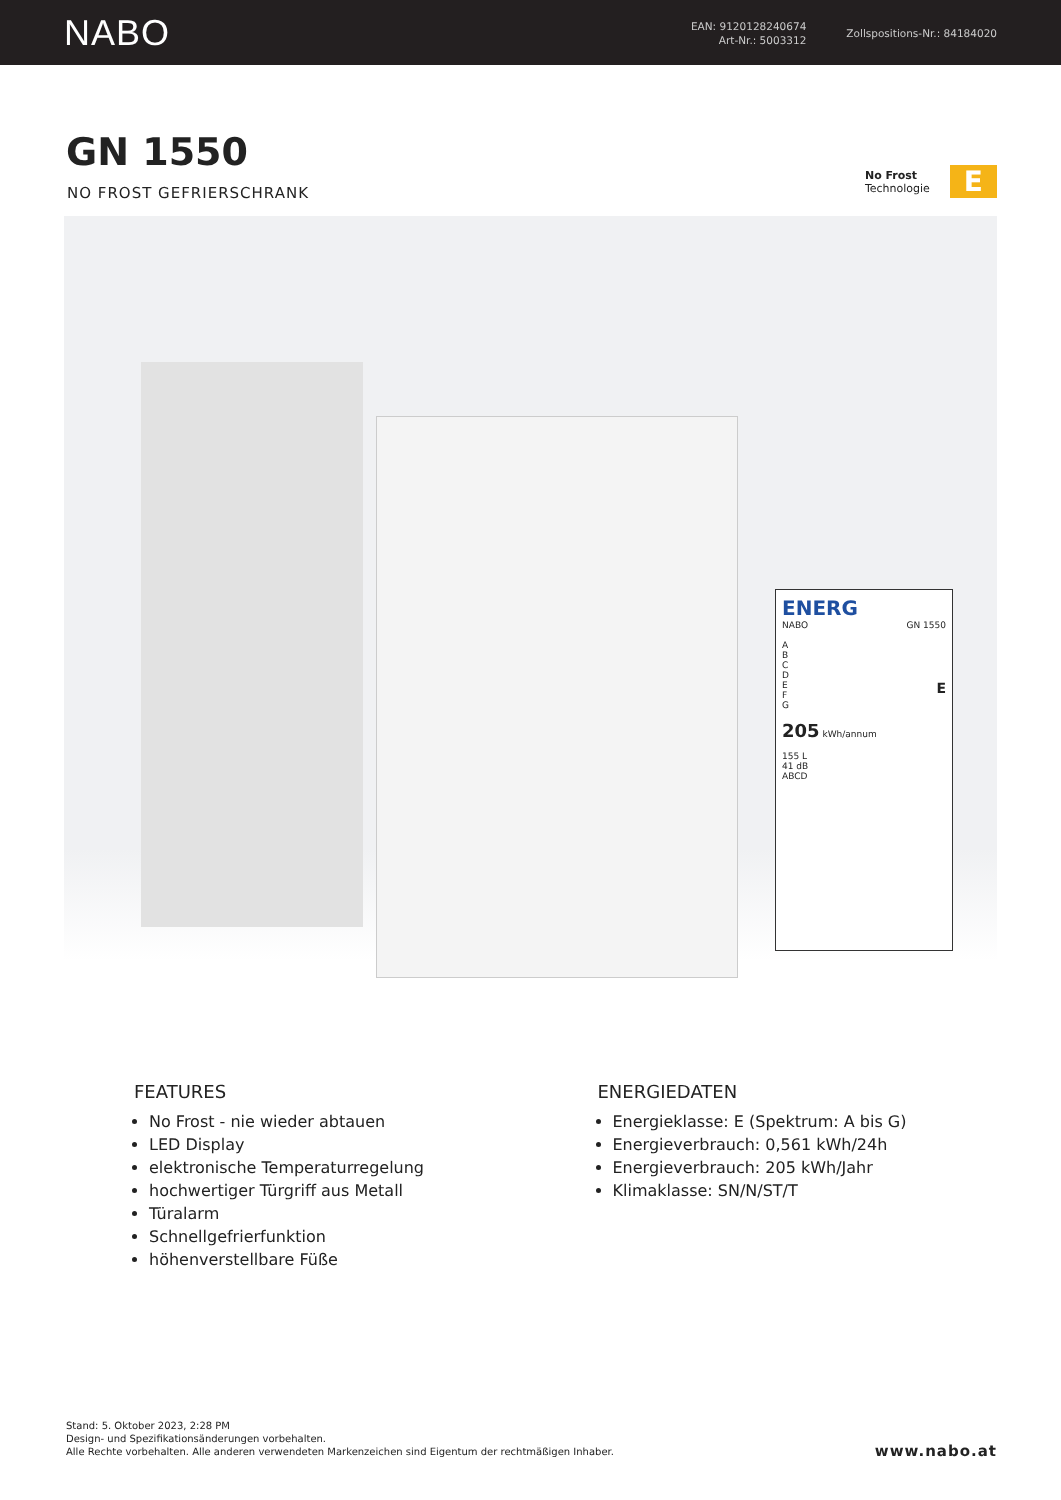NABO
EAN: 9120128240674
Art-Nr.: 5003312
Zollspositions-Nr.: 84184020
GN 1550
NO FROST GEFRIERSCHRANK
No Frost
Technologie
E
ENERG
NABO GN 1550
A
B
C
D
E E
F
G
205 kWh/annum
155 L
41 dB
ABCD
FEATURES
No Frost - nie wieder abtauen
LED Display
elektronische Temperaturregelung
hochwertiger Türgriff aus Metall
Türalarm
Schnellgefrierfunktion
höhenverstellbare Füße
ENERGIEDATEN
Energieklasse: E (Spektrum: A bis G)
Energieverbrauch: 0,561 kWh/24h
Energieverbrauch: 205 kWh/Jahr
Klimaklasse: SN/N/ST/T
Stand: 5. Oktober 2023, 2:28 PM
Design- und Spezifikationsänderungen vorbehalten.
Alle Rechte vorbehalten. Alle anderen verwendeten Markenzeichen sind Eigentum der rechtmäßigen Inhaber.
www.nabo.at